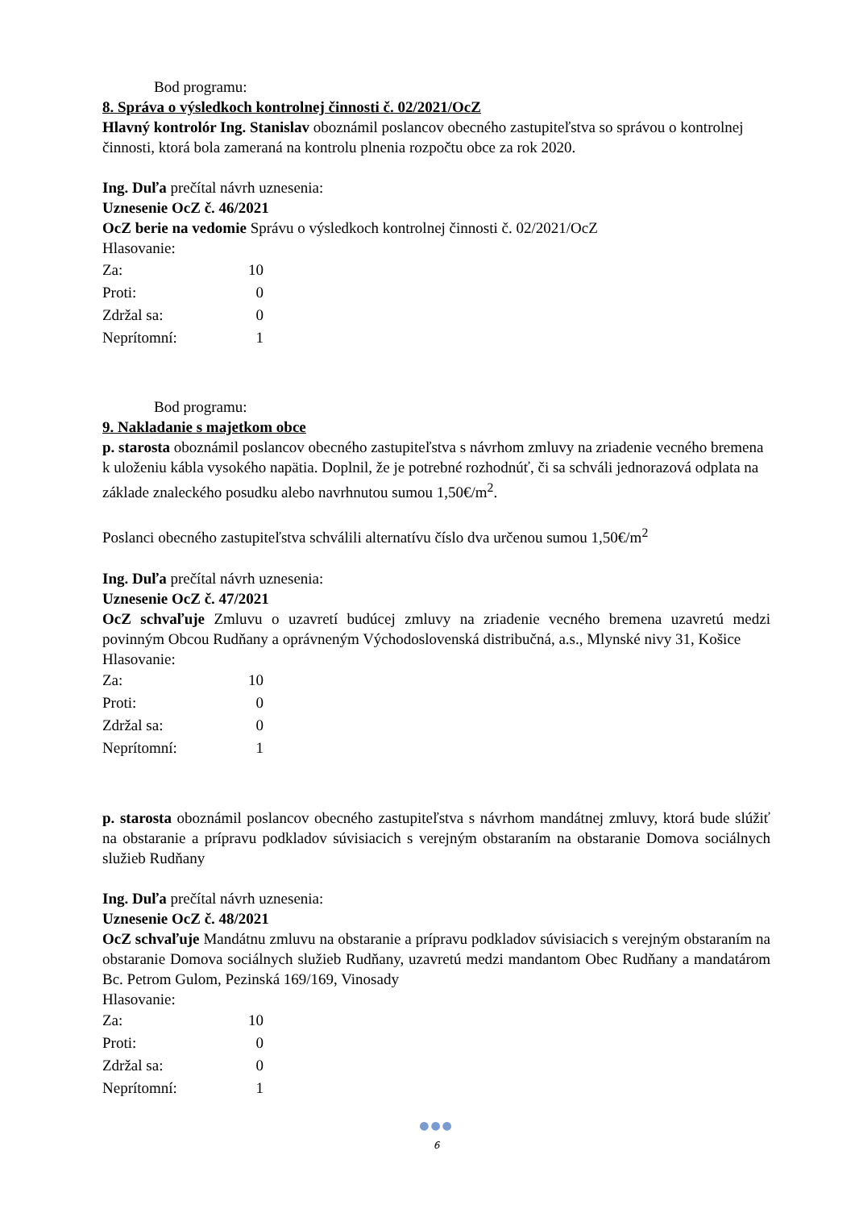Bod programu:
8. Správa o výsledkoch kontrolnej činnosti č. 02/2021/OcZ
Hlavný kontrolór Ing. Stanislav oboznámil poslancov obecného zastupiteľstva so správou o kontrolnej činnosti, ktorá bola zameraná na kontrolu plnenia rozpočtu obce za rok 2020.
Ing. Duľa prečítal návrh uznesenia:
Uznesenie OcZ č. 46/2021
OcZ berie na vedomie Správu o výsledkoch kontrolnej činnosti č. 02/2021/OcZ
Hlasovanie:
| Za: | 10 |
| Proti: | 0 |
| Zdržal sa: | 0 |
| Neprítomní: | 1 |
Bod programu:
9. Nakladanie s majetkom obce
p. starosta oboznámil poslancov obecného zastupiteľstva s návrhom zmluvy na zriadenie vecného bremena k uloženiu kábla vysokého napätia. Doplnil, že je potrebné rozhodnúť, či sa schváli jednorazová odplata na základe znaleckého posudku alebo navrhnutou sumou 1,50€/m<sup>2</sup>.
Poslanci obecného zastupiteľstva schválili alternatívu číslo dva určenou sumou 1,50€/m<sup>2</sup>
Ing. Duľa prečítal návrh uznesenia:
Uznesenie OcZ č. 47/2021
OcZ schvaľuje Zmluvu o uzavretí budúcej zmluvy na zriadenie vecného bremena uzavretú medzi povinným Obcou Rudňany a oprávneným Východoslovenská distribučná, a.s., Mlynské nivy 31, Košice
Hlasovanie:
| Za: | 10 |
| Proti: | 0 |
| Zdržal sa: | 0 |
| Neprítomní: | 1 |
p. starosta oboznámil poslancov obecného zastupiteľstva s návrhom mandátnej zmluvy, ktorá bude slúžiť na obstaranie a prípravu podkladov súvisiacich s verejným obstaraním na obstaranie Domova sociálnych služieb Rudňany
Ing. Duľa prečítal návrh uznesenia:
Uznesenie OcZ č. 48/2021
OcZ schvaľuje Mandátnu zmluvu na obstaranie a prípravu podkladov súvisiacich s verejným obstaraním na obstaranie Domova sociálnych služieb Rudňany, uzavretú medzi mandantom Obec Rudňany a mandatárom Bc. Petrom Gulom, Pezinská 169/169, Vinosady
Hlasovanie:
| Za: | 10 |
| Proti: | 0 |
| Zdržal sa: | 0 |
| Neprítomní: | 1 |
●●●
6